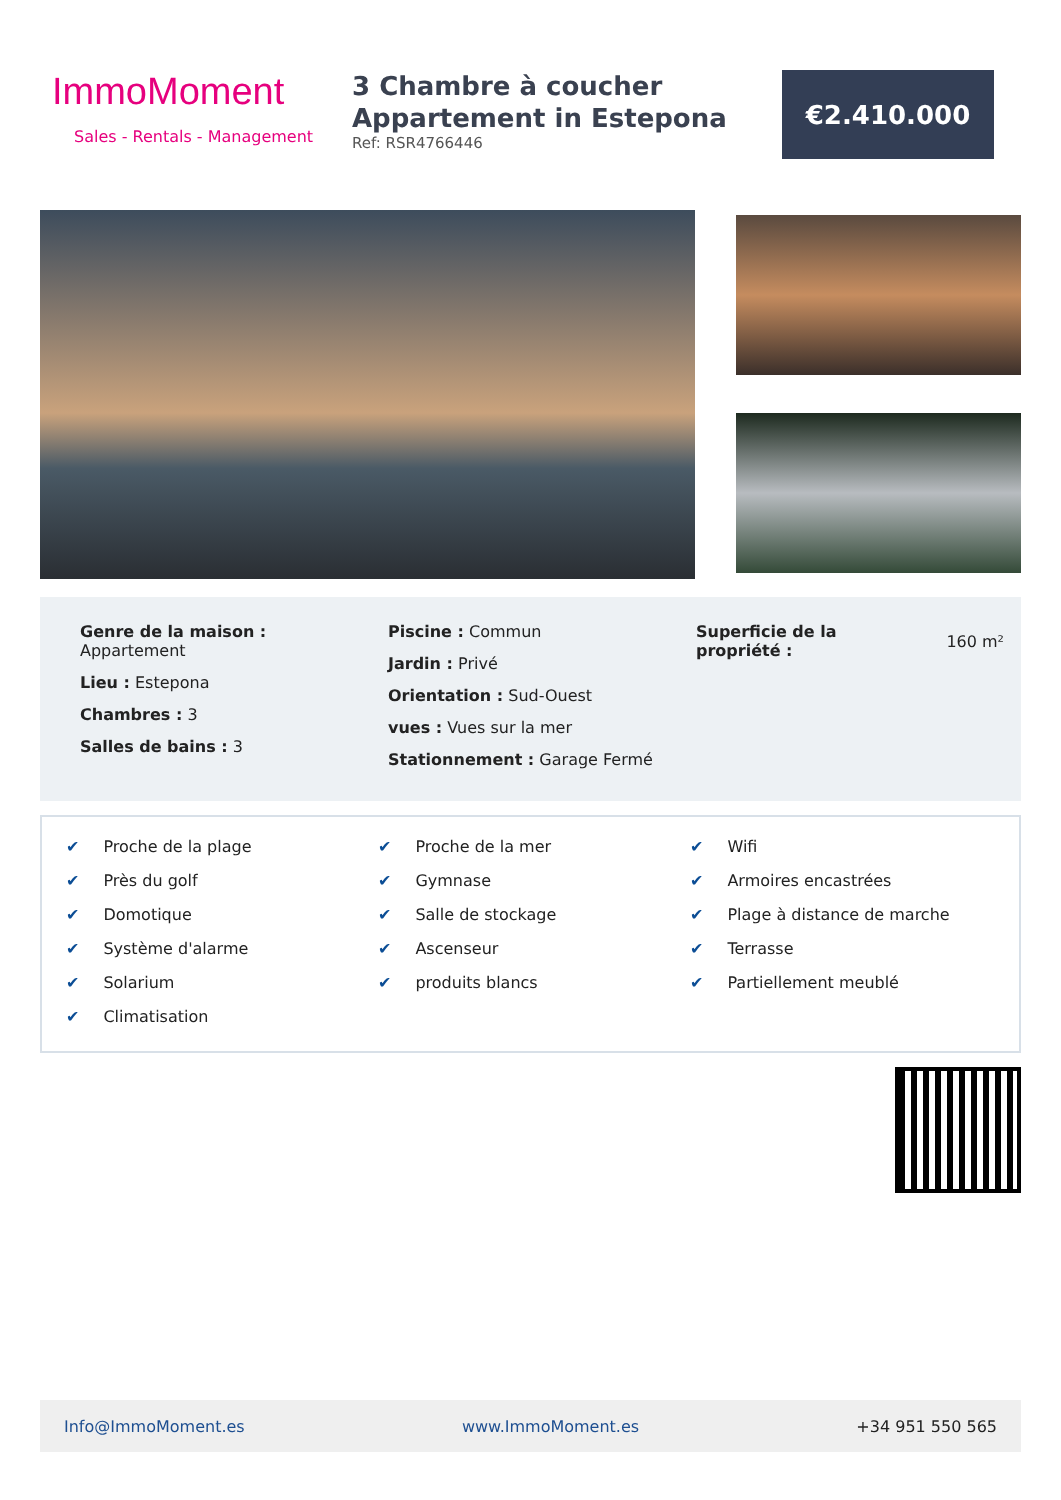ImmoMoment
Sales - Rentals - Management
3 Chambre à coucher Appartement in Estepona
Ref: RSR4766446
€2.410.000
Genre de la maison :
Appartement
Lieu : Estepona
Chambres : 3
Salles de bains : 3
Piscine : Commun
Jardin : Privé
Orientation : Sud-Ouest
vues : Vues sur la mer
Stationnement : Garage Fermé
Superficie de la propriété :
160 m²
✔ Proche de la plage
✔ Près du golf
✔ Domotique
✔ Système d'alarme
✔ Solarium
✔ Climatisation
✔ Proche de la mer
✔ Gymnase
✔ Salle de stockage
✔ Ascenseur
✔ produits blancs
✔ Wifi
✔ Armoires encastrées
✔ Plage à distance de marche
✔ Terrasse
✔ Partiellement meublé
Info@ImmoMoment.es www.ImmoMoment.es +34 951 550 565